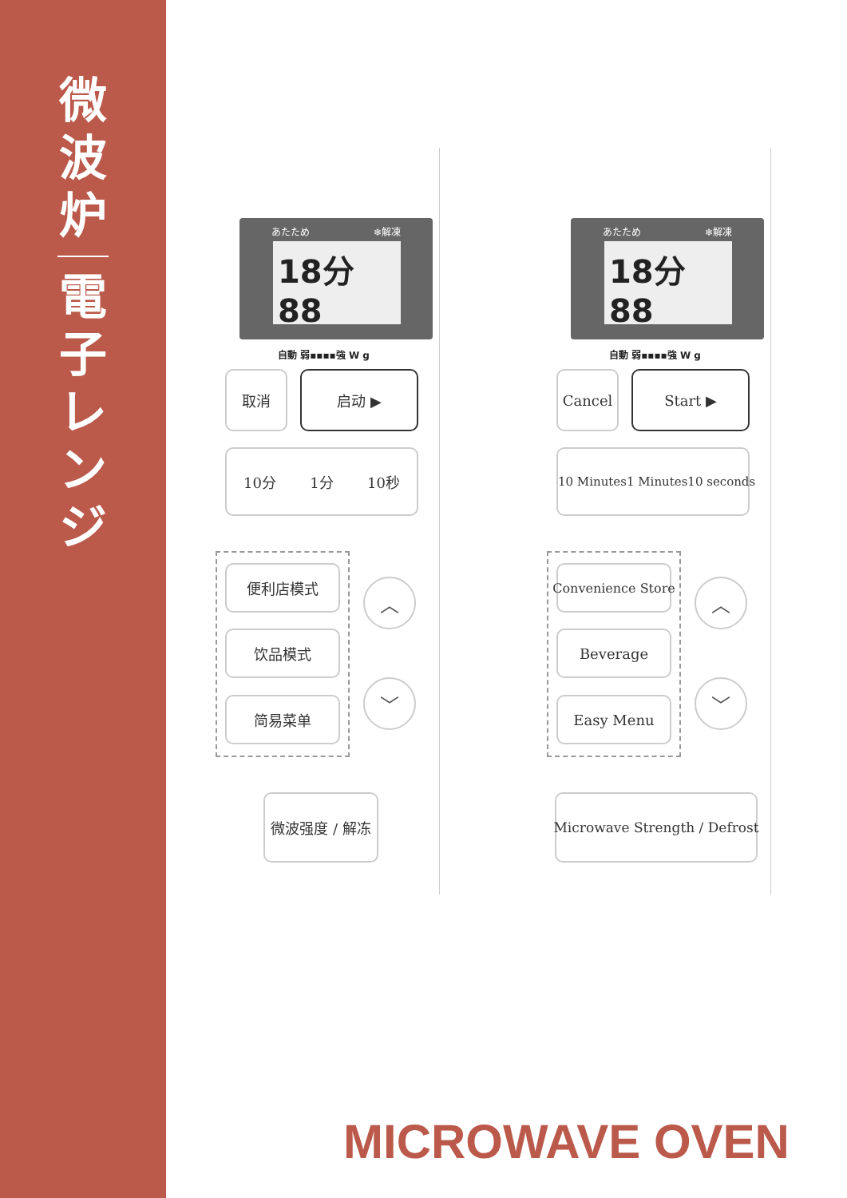微
波
炉
電
子
レ
ン
ジ
あたため ❄解凍
18分88
自動 弱▪▪▪▪強 W g
取消 启动 ▶
10分 1分 10秒
便利店模式
饮品模式
简易菜单
︿
﹀
微波强度 / 解冻
あたため ❄解凍
18分88
自動 弱▪▪▪▪強 W g
Cancel Start ▶
10 Minutes 1 Minutes 10 seconds
Convenience Store
Beverage
Easy Menu
︿
﹀
Microwave Strength / Defrost
MICROWAVE OVEN